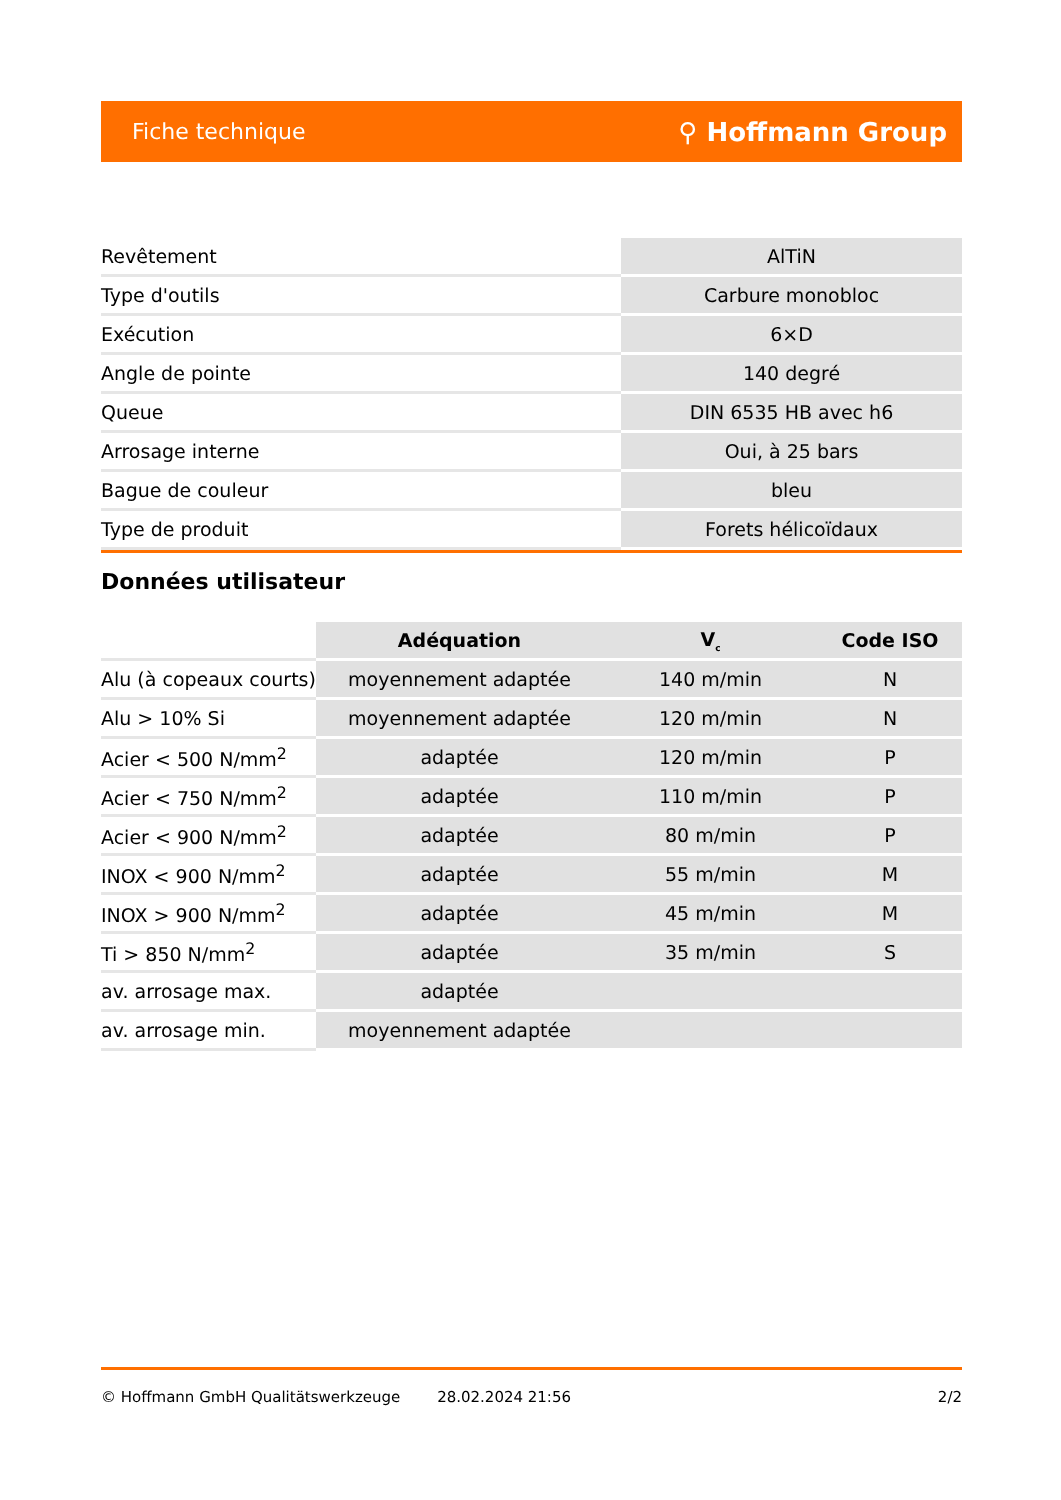Fiche technique ⚲ Hoffmann Group
| Revêtement | AlTiN |
| Type d'outils | Carbure monobloc |
| Exécution | 6×D |
| Angle de pointe | 140 degré |
| Queue | DIN 6535 HB avec h6 |
| Arrosage interne | Oui, à 25 bars |
| Bague de couleur | bleu |
| Type de produit | Forets hélicoïdaux |
Données utilisateur
| | Adéquation | V<sub>c</sub> | Code ISO |
| --- | --- | --- | --- |
| Alu (à copeaux courts) | moyennement adaptée | 140 m/min | N |
| Alu > 10% Si | moyennement adaptée | 120 m/min | N |
| Acier < 500 N/mm<sup>2</sup> | adaptée | 120 m/min | P |
| Acier < 750 N/mm<sup>2</sup> | adaptée | 110 m/min | P |
| Acier < 900 N/mm<sup>2</sup> | adaptée | 80 m/min | P |
| INOX < 900 N/mm<sup>2</sup> | adaptée | 55 m/min | M |
| INOX > 900 N/mm<sup>2</sup> | adaptée | 45 m/min | M |
| Ti > 850 N/mm<sup>2</sup> | adaptée | 35 m/min | S |
| av. arrosage max. | adaptée | | |
| av. arrosage min. | moyennement adaptée | | |
© Hoffmann GmbH Qualitätswerkzeuge 28.02.2024 21:56 2/2